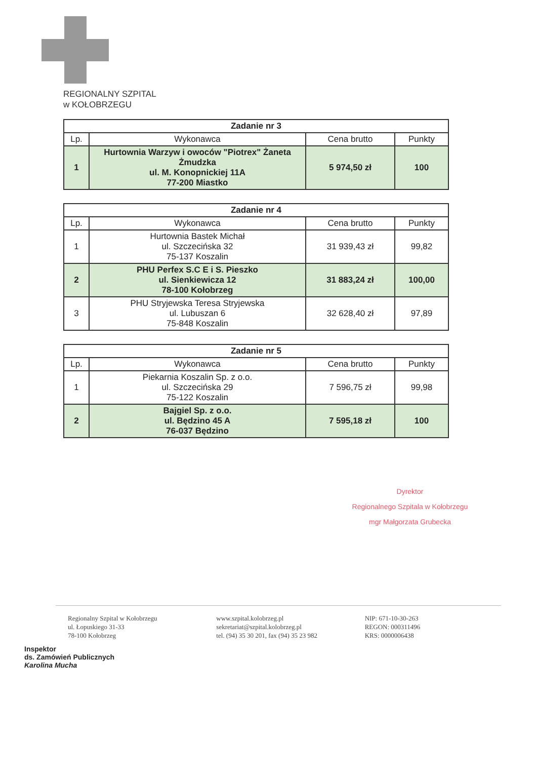REGIONALNY SZPITAL
w KOŁOBRZEGU
| Zadanie nr 3 | | | |
| --- | --- | --- | --- |
| Lp. | Wykonawca | Cena brutto | Punkty |
| 1 | Hurtownia Warzyw i owoców "Piotrex" Żaneta Żmudzka ul. M. Konopnickiej 11A 77-200 Miastko | 5 974,50 zł | 100 |
| Zadanie nr 4 | | | |
| --- | --- | --- | --- |
| Lp. | Wykonawca | Cena brutto | Punkty |
| 1 | Hurtownia Bastek Michał ul. Szczecińska 32 75-137 Koszalin | 31 939,43 zł | 99,82 |
| 2 | PHU Perfex S.C E i S. Pieszko ul. Sienkiewicza 12 78-100 Kołobrzeg | 31 883,24 zł | 100,00 |
| 3 | PHU Stryjewska Teresa Stryjewska ul. Lubuszan 6 75-848 Koszalin | 32 628,40 zł | 97,89 |
| Zadanie nr 5 | | | |
| --- | --- | --- | --- |
| Lp. | Wykonawca | Cena brutto | Punkty |
| 1 | Piekarnia Koszalin Sp. z o.o. ul. Szczecińska 29 75-122 Koszalin | 7 596,75 zł | 99,98 |
| 2 | Bajgiel Sp. z o.o. ul. Będzino 45 A 76-037 Będzino | 7 595,18 zł | 100 |
Dyrektor
Regionalnego Szpitala w Kołobrzegu
mgr Małgorzata Grubecka
Regionalny Szpital w Kołobrzegu
ul. Łopuskiego 31-33
78-100 Kołobrzeg
www.szpital.kolobrzeg.pl
sekretariat@szpital.kolobrzeg.pl
tel. (94) 35 30 201, fax (94) 35 23 982
NIP: 671-10-30-263
REGON: 000311496
KRS: 0000006438
Inspektor
ds. Zamówień Publicznych
Karolina Mucha